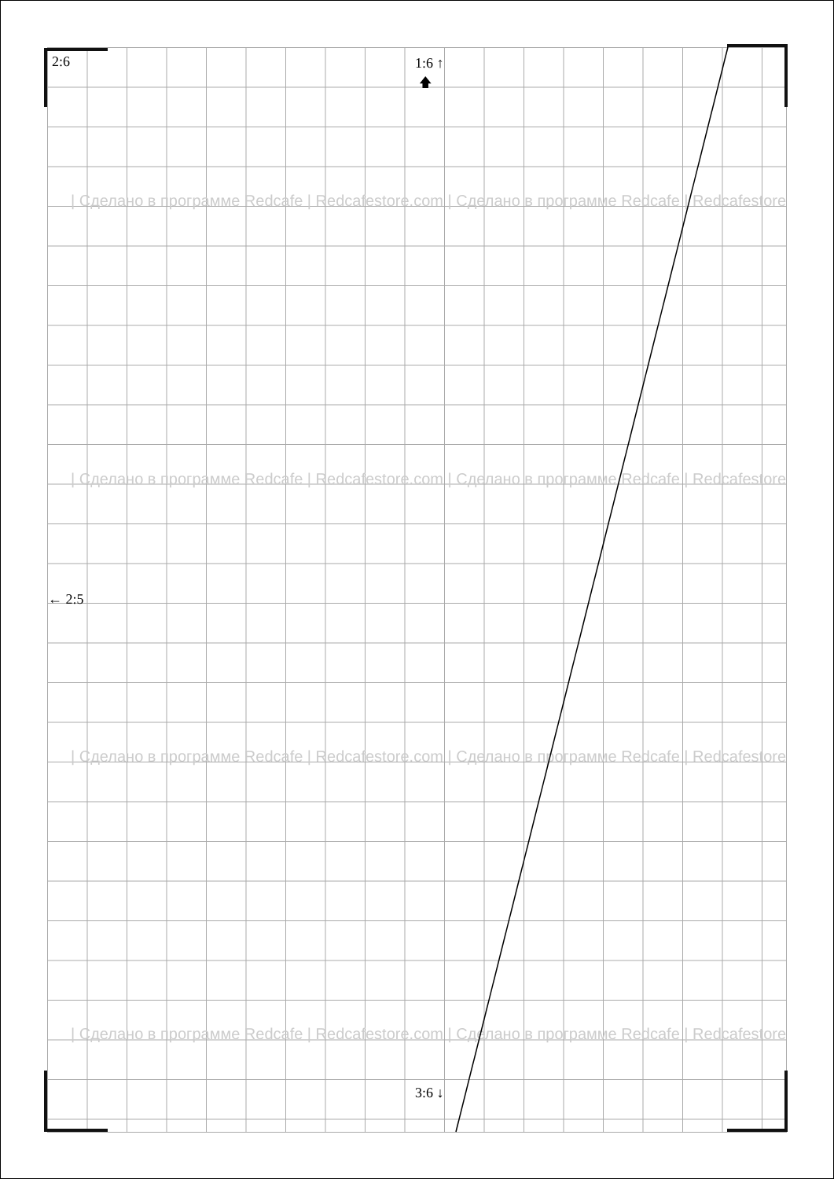| Сделано в программе Redcafe | Redcafestore.com | Сделано в программе Redcafe | Redcafestore
| Сделано в программе Redcafe | Redcafestore.com | Сделано в программе Redcafe | Redcafestore
| Сделано в программе Redcafe | Redcafestore.com | Сделано в программе Redcafe | Redcafestore
| Сделано в программе Redcafe | Redcafestore.com | Сделано в программе Redcafe | Redcafestore
🡅
2:6 1:6 ↑
← 2:5
3:6 ↓